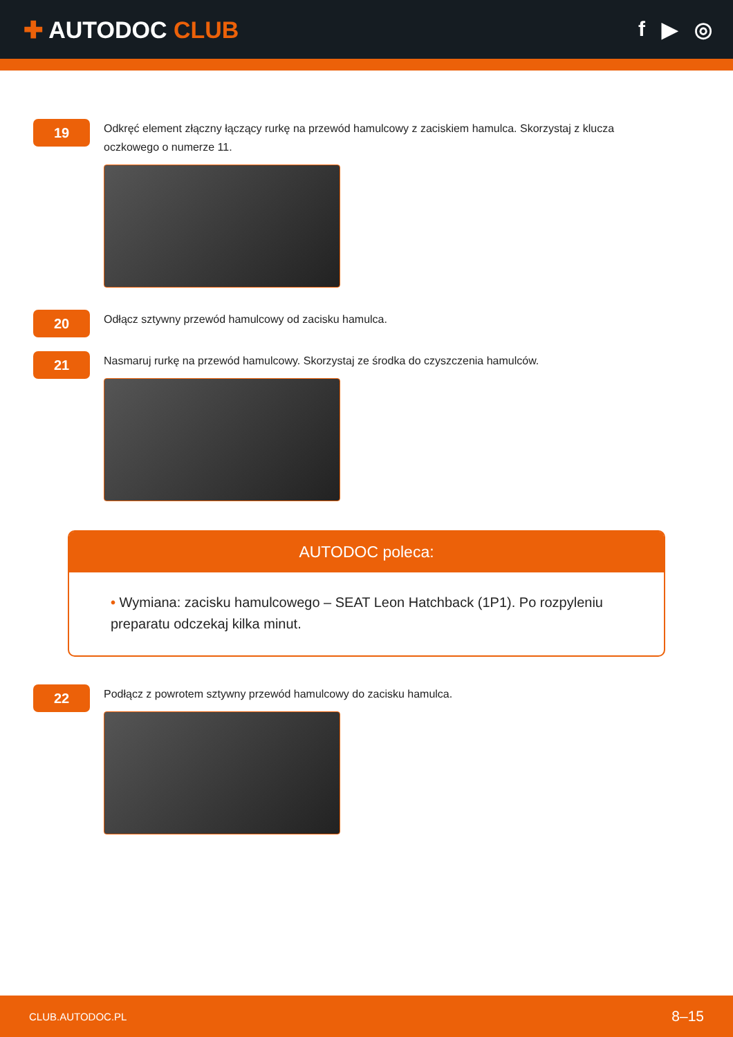✚ AUTODOC CLUB f ▶ ◎
19
Odkręć element złączny łączący rurkę na przewód hamulcowy z zaciskiem hamulca. Skorzystaj z klucza oczkowego o numerze 11.
20
Odłącz sztywny przewód hamulcowy od zacisku hamulca.
21
Nasmaruj rurkę na przewód hamulcowy. Skorzystaj ze środka do czyszczenia hamulców.
AUTODOC poleca:
• Wymiana: zacisku hamulcowego – SEAT Leon Hatchback (1P1). Po rozpyleniu preparatu odczekaj kilka minut.
22
Podłącz z powrotem sztywny przewód hamulcowy do zacisku hamulca.
CLUB.AUTODOC.PL 8–15